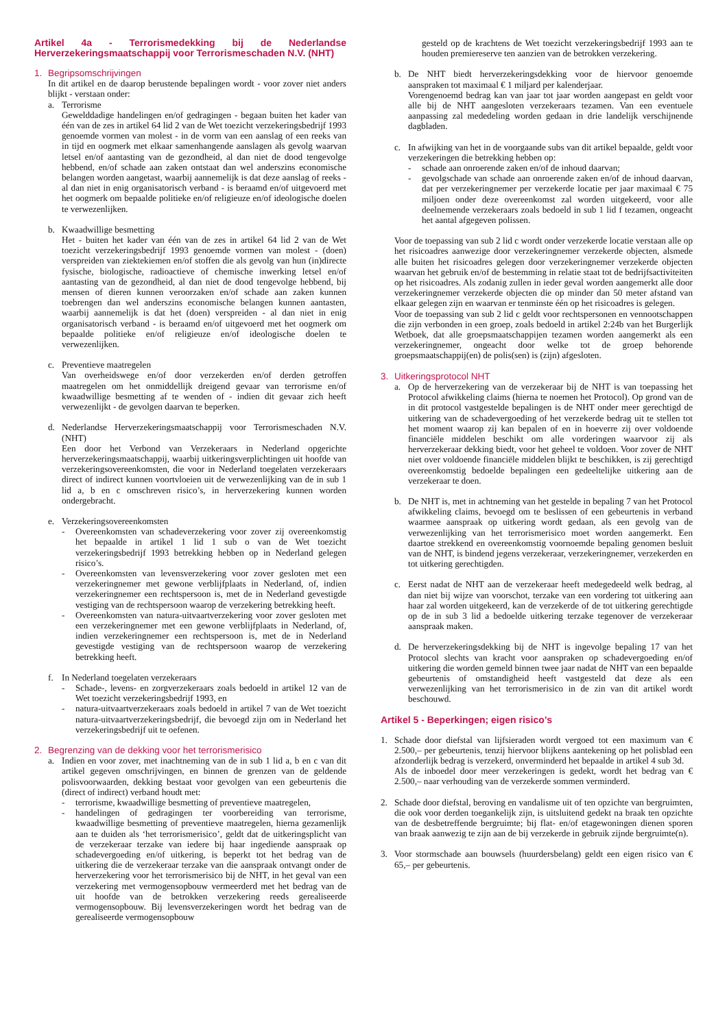Artikel 4a - Terrorismedekking bij de Nederlandse Herverzekeringsmaatschappij voor Terrorismeschaden N.V. (NHT)
1. Begripsomschrijvingen
In dit artikel en de daarop berustende bepalingen wordt - voor zover niet anders blijkt - verstaan onder:
a. Terrorisme
Gewelddadige handelingen en/of gedragingen - begaan buiten het kader van één van de zes in artikel 64 lid 2 van de Wet toezicht verzekeringsbedrijf 1993 genoemde vormen van molest - in de vorm van een aanslag of een reeks van in tijd en oogmerk met elkaar samenhangende aanslagen als gevolg waarvan letsel en/of aantasting van de gezondheid, al dan niet de dood tengevolge hebbend, en/of schade aan zaken ontstaat dan wel anderszins economische belangen worden aangetast, waarbij aannemelijk is dat deze aanslag of reeks - al dan niet in enig organisatorisch verband - is beraamd en/of uitgevoerd met het oogmerk om bepaalde politieke en/of religieuze en/of ideologische doelen te verwezenlijken.
b. Kwaadwillige besmetting
Het - buiten het kader van één van de zes in artikel 64 lid 2 van de Wet toezicht verzekeringsbedrijf 1993 genoemde vormen van molest - (doen) verspreiden van ziektekiemen en/of stoffen die als gevolg van hun (in)directe fysische, biologische, radioactieve of chemische inwerking letsel en/of aantasting van de gezondheid, al dan niet de dood tengevolge hebbend, bij mensen of dieren kunnen veroorzaken en/of schade aan zaken kunnen toebrengen dan wel anderszins economische belangen kunnen aantasten, waarbij aannemelijk is dat het (doen) verspreiden - al dan niet in enig organisatorisch verband - is beraamd en/of uitgevoerd met het oogmerk om bepaalde politieke en/of religieuze en/of ideologische doelen te verwezenlijken.
c. Preventieve maatregelen
Van overheidswege en/of door verzekerden en/of derden getroffen maatregelen om het onmiddellijk dreigend gevaar van terrorisme en/of kwaadwillige besmetting af te wenden of - indien dit gevaar zich heeft verwezenlijkt - de gevolgen daarvan te beperken.
d. Nederlandse Herverzekeringsmaatschappij voor Terrorismeschaden N.V. (NHT)
Een door het Verbond van Verzekeraars in Nederland opgerichte herverzekeringsmaatschappij, waarbij uitkeringsverplichtingen uit hoofde van verzekeringsovereenkomsten, die voor in Nederland toegelaten verzekeraars direct of indirect kunnen voortvloeien uit de verwezenlijking van de in sub 1 lid a, b en c omschreven risico’s, in herverzekering kunnen worden ondergebracht.
e. Verzekeringsovereenkomsten
- Overeenkomsten van schadeverzekering voor zover zij overeenkomstig het bepaalde in artikel 1 lid 1 sub o van de Wet toezicht verzekeringsbedrijf 1993 betrekking hebben op in Nederland gelegen risico’s.
- Overeenkomsten van levensverzekering voor zover gesloten met een verzekeringnemer met gewone verblijfplaats in Nederland, of, indien verzekeringnemer een rechtspersoon is, met de in Nederland gevestigde vestiging van de rechtspersoon waarop de verzekering betrekking heeft.
- Overeenkomsten van natura-uitvaartverzekering voor zover gesloten met een verzekeringnemer met een gewone verblijfplaats in Nederland, of, indien verzekeringnemer een rechtspersoon is, met de in Nederland gevestigde vestiging van de rechtspersoon waarop de verzekering betrekking heeft.
f. In Nederland toegelaten verzekeraars
- Schade-, levens- en zorgverzekeraars zoals bedoeld in artikel 12 van de Wet toezicht verzekeringsbedrijf 1993, en
- natura-uitvaartverzekeraars zoals bedoeld in artikel 7 van de Wet toezicht natura-uitvaartverzekeringsbedrijf, die bevoegd zijn om in Nederland het verzekeringsbedrijf uit te oefenen.
2. Begrenzing van de dekking voor het terrorismerisico
a. Indien en voor zover, met inachtneming van de in sub 1 lid a, b en c van dit artikel gegeven omschrijvingen, en binnen de grenzen van de geldende polisvoorwaarden, dekking bestaat voor gevolgen van een gebeurtenis die (direct of indirect) verband houdt met:
- terrorisme, kwaadwillige besmetting of preventieve maatregelen,
- handelingen of gedragingen ter voorbereiding van terrorisme, kwaadwillige besmetting of preventieve maatregelen, hierna gezamenlijk aan te duiden als ‘het terrorismerisico’, geldt dat de uitkeringsplicht van de verzekeraar terzake van iedere bij haar ingediende aanspraak op schadevergoeding en/of uitkering, is beperkt tot het bedrag van de uitkering die de verzekeraar terzake van die aanspraak ontvangt onder de herverzekering voor het terrorismerisico bij de NHT, in het geval van een verzekering met vermogensopbouw vermeerderd met het bedrag van de uit hoofde van de betrokken verzekering reeds gerealiseerde vermogensopbouw. Bij levensverzekeringen wordt het bedrag van de gerealiseerde vermogensopbouw
gesteld op de krachtens de Wet toezicht verzekeringsbedrijf 1993 aan te houden premiereserve ten aanzien van de betrokken verzekering.
b. De NHT biedt herverzekeringsdekking voor de hiervoor genoemde aanspraken tot maximaal € 1 miljard per kalenderjaar.
Vorengenoemd bedrag kan van jaar tot jaar worden aangepast en geldt voor alle bij de NHT aangesloten verzekeraars tezamen. Van een eventuele aanpassing zal mededeling worden gedaan in drie landelijk verschijnende dagbladen.
c. In afwijking van het in de voorgaande subs van dit artikel bepaalde, geldt voor verzekeringen die betrekking hebben op:
- schade aan onroerende zaken en/of de inhoud daarvan;
- gevolgschade van schade aan onroerende zaken en/of de inhoud daarvan, dat per verzekeringnemer per verzekerde locatie per jaar maximaal € 75 miljoen onder deze overeenkomst zal worden uitgekeerd, voor alle deelnemende verzekeraars zoals bedoeld in sub 1 lid f tezamen, ongeacht het aantal afgegeven polissen.
Voor de toepassing van sub 2 lid c wordt onder verzekerde locatie verstaan alle op het risicoadres aanwezige door verzekeringnemer verzekerde objecten, alsmede alle buiten het risicoadres gelegen door verzekeringnemer verzekerde objecten waarvan het gebruik en/of de bestemming in relatie staat tot de bedrijfsactiviteiten op het risicoadres. Als zodanig zullen in ieder geval worden aangemerkt alle door verzekeringnemer verzekerde objecten die op minder dan 50 meter afstand van elkaar gelegen zijn en waarvan er tenminste één op het risicoadres is gelegen.
Voor de toepassing van sub 2 lid c geldt voor rechtspersonen en vennootschappen die zijn verbonden in een groep, zoals bedoeld in artikel 2:24b van het Burgerlijk Wetboek, dat alle groepsmaatschappijen tezamen worden aangemerkt als een verzekeringnemer, ongeacht door welke tot de groep behorende groepsmaatschappij(en) de polis(sen) is (zijn) afgesloten.
3. Uitkeringsprotocol NHT
a. Op de herverzekering van de verzekeraar bij de NHT is van toepassing het Protocol afwikkeling claims (hierna te noemen het Protocol). Op grond van de in dit protocol vastgestelde bepalingen is de NHT onder meer gerechtigd de uitkering van de schadevergoeding of het verzekerde bedrag uit te stellen tot het moment waarop zij kan bepalen of en in hoeverre zij over voldoende financiële middelen beschikt om alle vorderingen waarvoor zij als herverzekeraar dekking biedt, voor het geheel te voldoen. Voor zover de NHT niet over voldoende financiële middelen blijkt te beschikken, is zij gerechtigd overeenkomstig bedoelde bepalingen een gedeeltelijke uitkering aan de verzekeraar te doen.
b. De NHT is, met in achtneming van het gestelde in bepaling 7 van het Protocol afwikkeling claims, bevoegd om te beslissen of een gebeurtenis in verband waarmee aanspraak op uitkering wordt gedaan, als een gevolg van de verwezenlijking van het terrorismerisico moet worden aangemerkt. Een daartoe strekkend en overeenkomstig voornoemde bepaling genomen besluit van de NHT, is bindend jegens verzekeraar, verzekeringnemer, verzekerden en tot uitkering gerechtigden.
c. Eerst nadat de NHT aan de verzekeraar heeft medegedeeld welk bedrag, al dan niet bij wijze van voorschot, terzake van een vordering tot uitkering aan haar zal worden uitgekeerd, kan de verzekerde of de tot uitkering gerechtigde op de in sub 3 lid a bedoelde uitkering terzake tegenover de verzekeraar aanspraak maken.
d. De herverzekeringsdekking bij de NHT is ingevolge bepaling 17 van het Protocol slechts van kracht voor aanspraken op schadevergoeding en/of uitkering die worden gemeld binnen twee jaar nadat de NHT van een bepaalde gebeurtenis of omstandigheid heeft vastgesteld dat deze als een verwezenlijking van het terrorismerisico in de zin van dit artikel wordt beschouwd.
Artikel 5 - Beperkingen; eigen risico’s
1. Schade door diefstal van lijfsieraden wordt vergoed tot een maximum van € 2.500,– per gebeurtenis, tenzij hiervoor blijkens aantekening op het polisblad een afzonderlijk bedrag is verzekerd, onverminderd het bepaalde in artikel 4 sub 3d.
Als de inboedel door meer verzekeringen is gedekt, wordt het bedrag van € 2.500,– naar verhouding van de verzekerde sommen verminderd.
2. Schade door diefstal, beroving en vandalisme uit of ten opzichte van bergruimten, die ook voor derden toegankelijk zijn, is uitsluitend gedekt na braak ten opzichte van de desbetreffende bergruimte; bij flat- en/of etagewoningen dienen sporen van braak aanwezig te zijn aan de bij verzekerde in gebruik zijnde bergruimte(n).
3. Voor stormschade aan bouwsels (huurdersbelang) geldt een eigen risico van € 65,– per gebeurtenis.